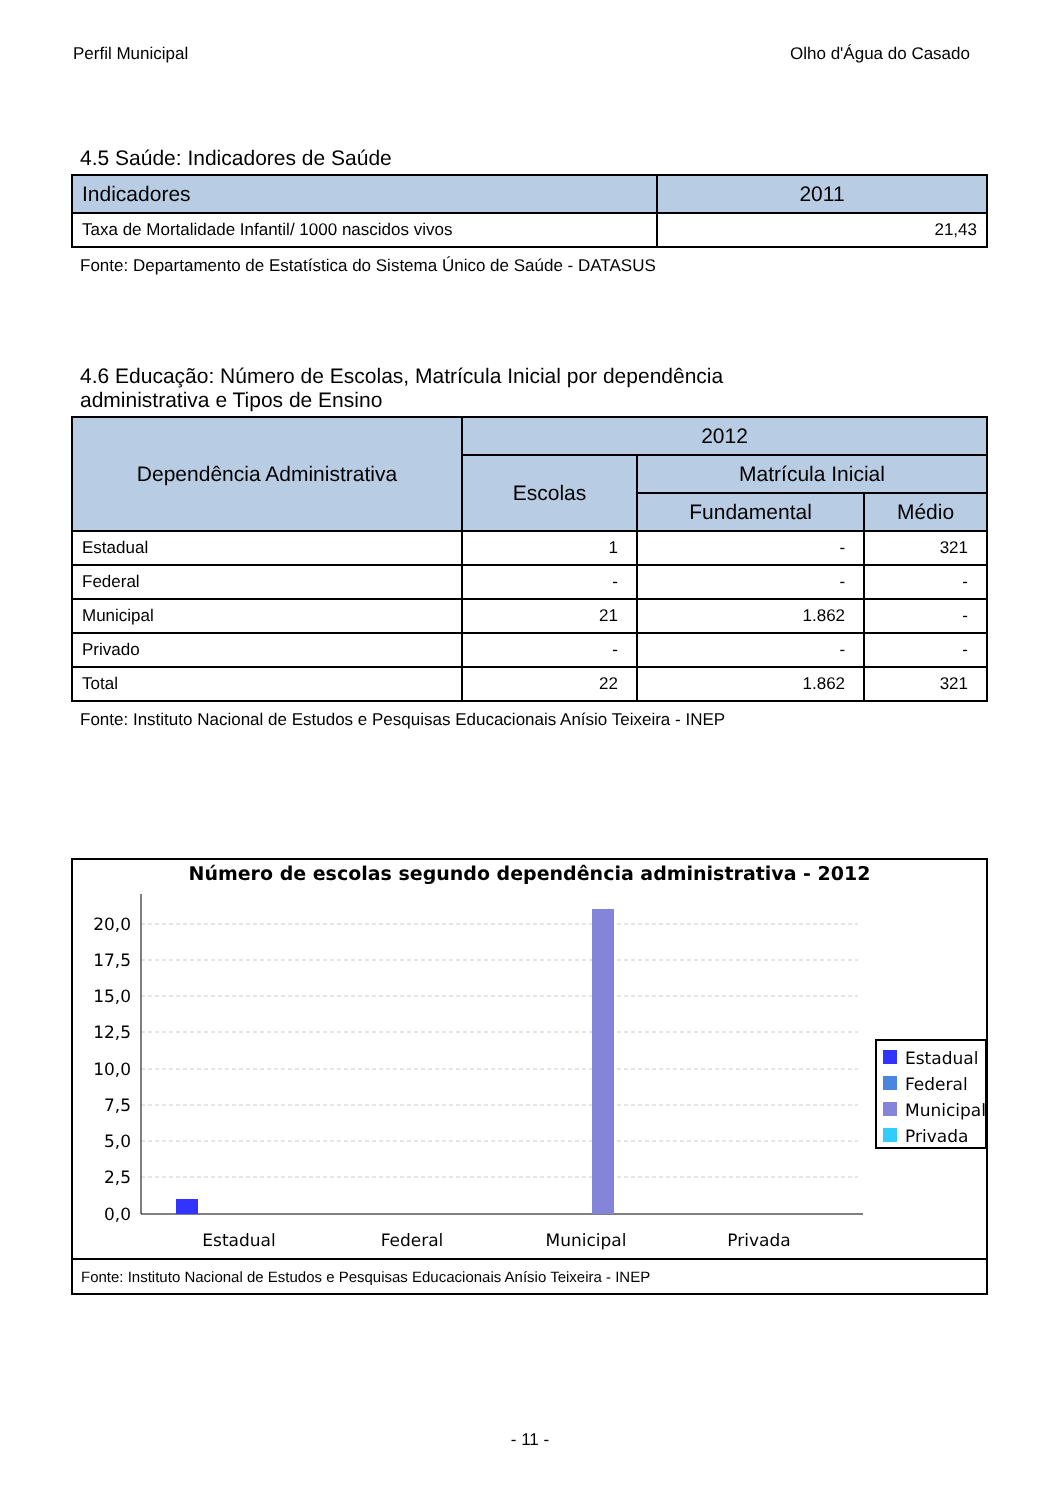Perfil Municipal Olho d'Água do Casado
4.5 Saúde: Indicadores de Saúde
| Indicadores | 2011 |
| --- | --- |
| Taxa de Mortalidade Infantil/ 1000 nascidos vivos | 21,43 |
Fonte: Departamento de Estatística do Sistema Único de Saúde - DATASUS
4.6 Educação: Número de Escolas, Matrícula Inicial por dependência
administrativa e Tipos de Ensino
| Dependência Administrativa | 2012 | | |
| --- | --- | --- | --- |
| | Escolas | Matrícula Inicial | |
| | | Fundamental | Médio |
| Estadual | 1 | - | 321 |
| Federal | - | - | - |
| Municipal | 21 | 1.862 | - |
| Privado | - | - | - |
| Total | 22 | 1.862 | 321 |
Fonte: Instituto Nacional de Estudos e Pesquisas Educacionais Anísio Teixeira - INEP
Número de escolas segundo dependência administrativa - 2012
20,0
17,5
15,0
12,5
10,0
7,5
5,0
2,5
0,0
Estadual
Federal
Municipal
Privada
Estadual
Federal
Municipal
Privada
Fonte: Instituto Nacional de Estudos e Pesquisas Educacionais Anísio Teixeira - INEP
- 11 -